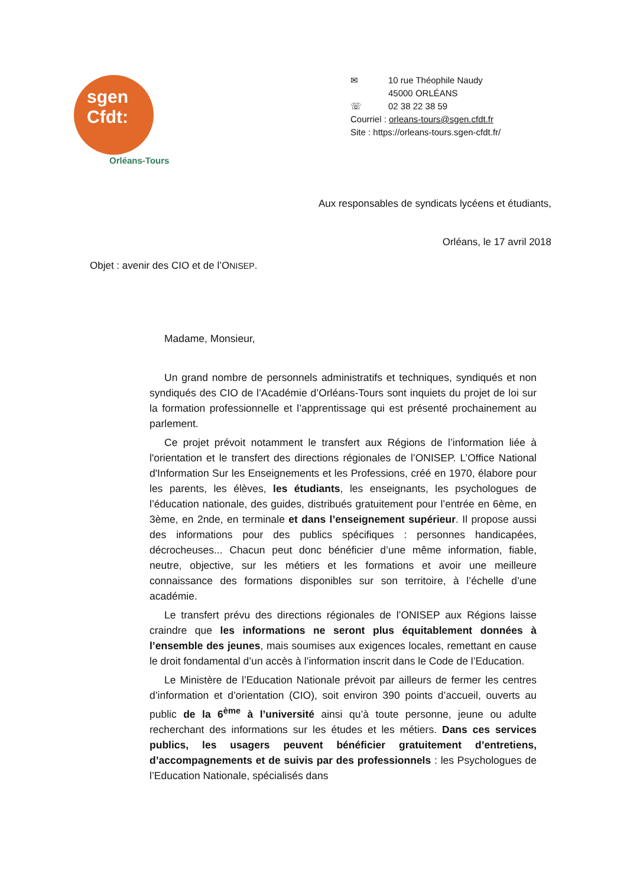sgen
Cfdt:
Orléans-Tours
✉ 10 rue Théophile Naudy
45000 ORLÉANS
☏ 02 38 22 38 59
Courriel : orleans-tours@sgen.cfdt.fr
Site : https://orleans-tours.sgen-cfdt.fr/
Aux responsables de syndicats lycéens et étudiants,
Orléans, le 17 avril 2018
Objet : avenir des CIO et de l’ONISEP.
Madame, Monsieur,
Un grand nombre de personnels administratifs et techniques, syndiqués et non syndiqués des CIO de l’Académie d’Orléans-Tours sont inquiets du projet de loi sur la formation professionnelle et l’apprentissage qui est présenté prochainement au parlement.
Ce projet prévoit notamment le transfert aux Régions de l’information liée à l'orientation et le transfert des directions régionales de l’ONISEP. L’Office National d'Information Sur les Enseignements et les Professions, créé en 1970, élabore pour les parents, les élèves, les étudiants, les enseignants, les psychologues de l’éducation nationale, des guides, distribués gratuitement pour l’entrée en 6ème, en 3ème, en 2nde, en terminale et dans l’enseignement supérieur. Il propose aussi des informations pour des publics spécifiques : personnes handicapées, décrocheuses... Chacun peut donc bénéficier d’une même information, fiable, neutre, objective, sur les métiers et les formations et avoir une meilleure connaissance des formations disponibles sur son territoire, à l’échelle d’une académie.
Le transfert prévu des directions régionales de l’ONISEP aux Régions laisse craindre que les informations ne seront plus équitablement données à l’ensemble des jeunes, mais soumises aux exigences locales, remettant en cause le droit fondamental d’un accès à l’information inscrit dans le Code de l’Education.
Le Ministère de l’Education Nationale prévoit par ailleurs de fermer les centres d’information et d’orientation (CIO), soit environ 390 points d’accueil, ouverts au public de la 6<sup>ème</sup> à l’université ainsi qu’à toute personne, jeune ou adulte recherchant des informations sur les études et les métiers. Dans ces services publics, les usagers peuvent bénéficier gratuitement d’entretiens, d’accompagnements et de suivis par des professionnels : les Psychologues de l’Education Nationale, spécialisés dans